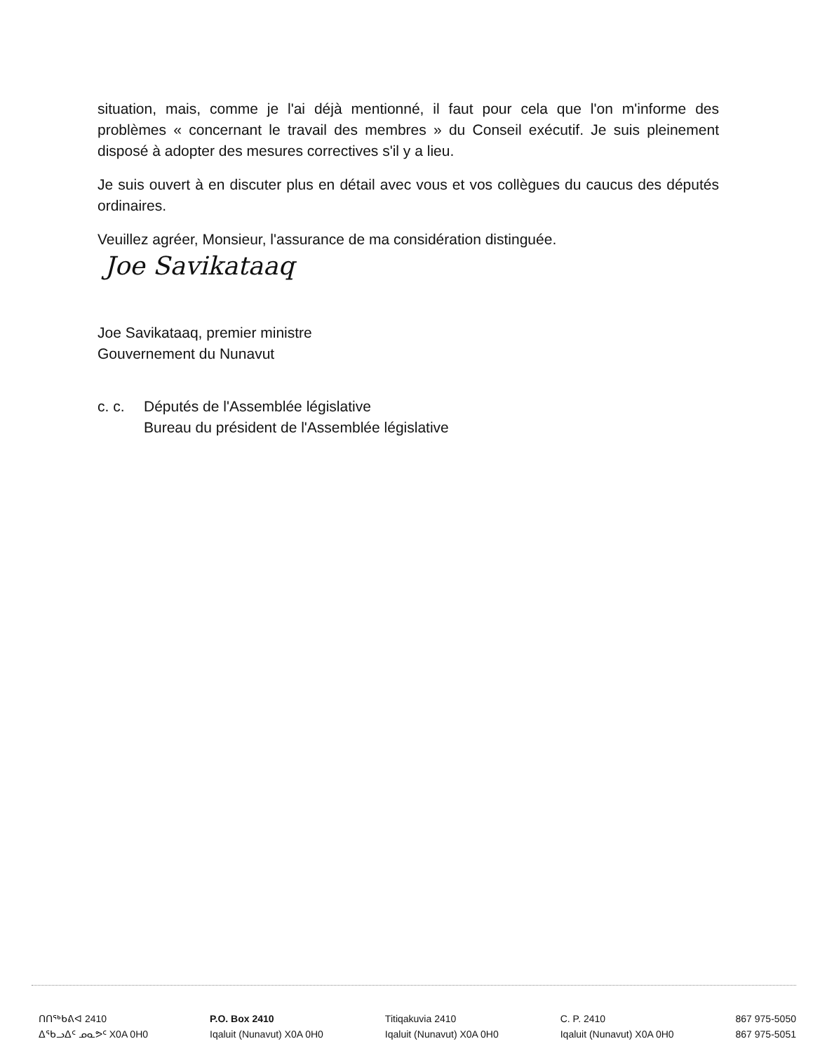situation, mais, comme je l'ai déjà mentionné, il faut pour cela que l'on m'informe des problèmes « concernant le travail des membres » du Conseil exécutif. Je suis pleinement disposé à adopter des mesures correctives s'il y a lieu.
Je suis ouvert à en discuter plus en détail avec vous et vos collègues du caucus des députés ordinaires.
Veuillez agréer, Monsieur, l'assurance de ma considération distinguée.
Joe Savikataaq
Joe Savikataaq, premier ministre
Gouvernement du Nunavut
c. c. Députés de l'Assemblée législative
Bureau du président de l'Assemblée législative
ᑎᑎᖅᑲᕕᐊ 2410
ᐃᖃᓗᐃᑦ ᓄᓇᕗᑦ X0A 0H0
P.O. Box 2410
Iqaluit (Nunavut) X0A 0H0
Titiqakuvia 2410
Iqaluit (Nunavut) X0A 0H0
C. P. 2410
Iqaluit (Nunavut) X0A 0H0
867 975-5050
867 975-5051